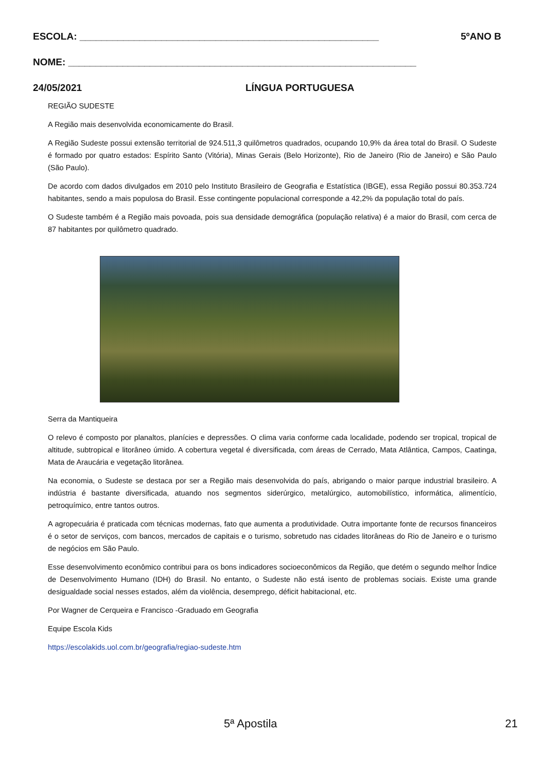ESCOLA: _______________________________________________________ 5ºANO B
NOME: ________________________________________________________________
24/05/2021 LÍNGUA PORTUGUESA
REGIÃO SUDESTE
A Região mais desenvolvida economicamente do Brasil.
A Região Sudeste possui extensão territorial de 924.511,3 quilômetros quadrados, ocupando 10,9% da área total do Brasil. O Sudeste é formado por quatro estados: Espírito Santo (Vitória), Minas Gerais (Belo Horizonte), Rio de Janeiro (Rio de Janeiro) e São Paulo (São Paulo).
De acordo com dados divulgados em 2010 pelo Instituto Brasileiro de Geografia e Estatística (IBGE), essa Região possui 80.353.724 habitantes, sendo a mais populosa do Brasil. Esse contingente populacional corresponde a 42,2% da população total do país.
O Sudeste também é a Região mais povoada, pois sua densidade demográfica (população relativa) é a maior do Brasil, com cerca de 87 habitantes por quilômetro quadrado.
Serra da Mantiqueira
O relevo é composto por planaltos, planícies e depressões. O clima varia conforme cada localidade, podendo ser tropical, tropical de altitude, subtropical e litorâneo úmido. A cobertura vegetal é diversificada, com áreas de Cerrado, Mata Atlântica, Campos, Caatinga, Mata de Araucária e vegetação litorânea.
Na economia, o Sudeste se destaca por ser a Região mais desenvolvida do país, abrigando o maior parque industrial brasileiro. A indústria é bastante diversificada, atuando nos segmentos siderúrgico, metalúrgico, automobilístico, informática, alimentício, petroquímico, entre tantos outros.
A agropecuária é praticada com técnicas modernas, fato que aumenta a produtividade. Outra importante fonte de recursos financeiros é o setor de serviços, com bancos, mercados de capitais e o turismo, sobretudo nas cidades litorâneas do Rio de Janeiro e o turismo de negócios em São Paulo.
Esse desenvolvimento econômico contribui para os bons indicadores socioeconômicos da Região, que detém o segundo melhor Índice de Desenvolvimento Humano (IDH) do Brasil. No entanto, o Sudeste não está isento de problemas sociais. Existe uma grande desigualdade social nesses estados, além da violência, desemprego, déficit habitacional, etc.
Por Wagner de Cerqueira e Francisco -Graduado em Geografia
Equipe Escola Kids
https://escolakids.uol.com.br/geografia/regiao-sudeste.htm
5ª Apostila 21